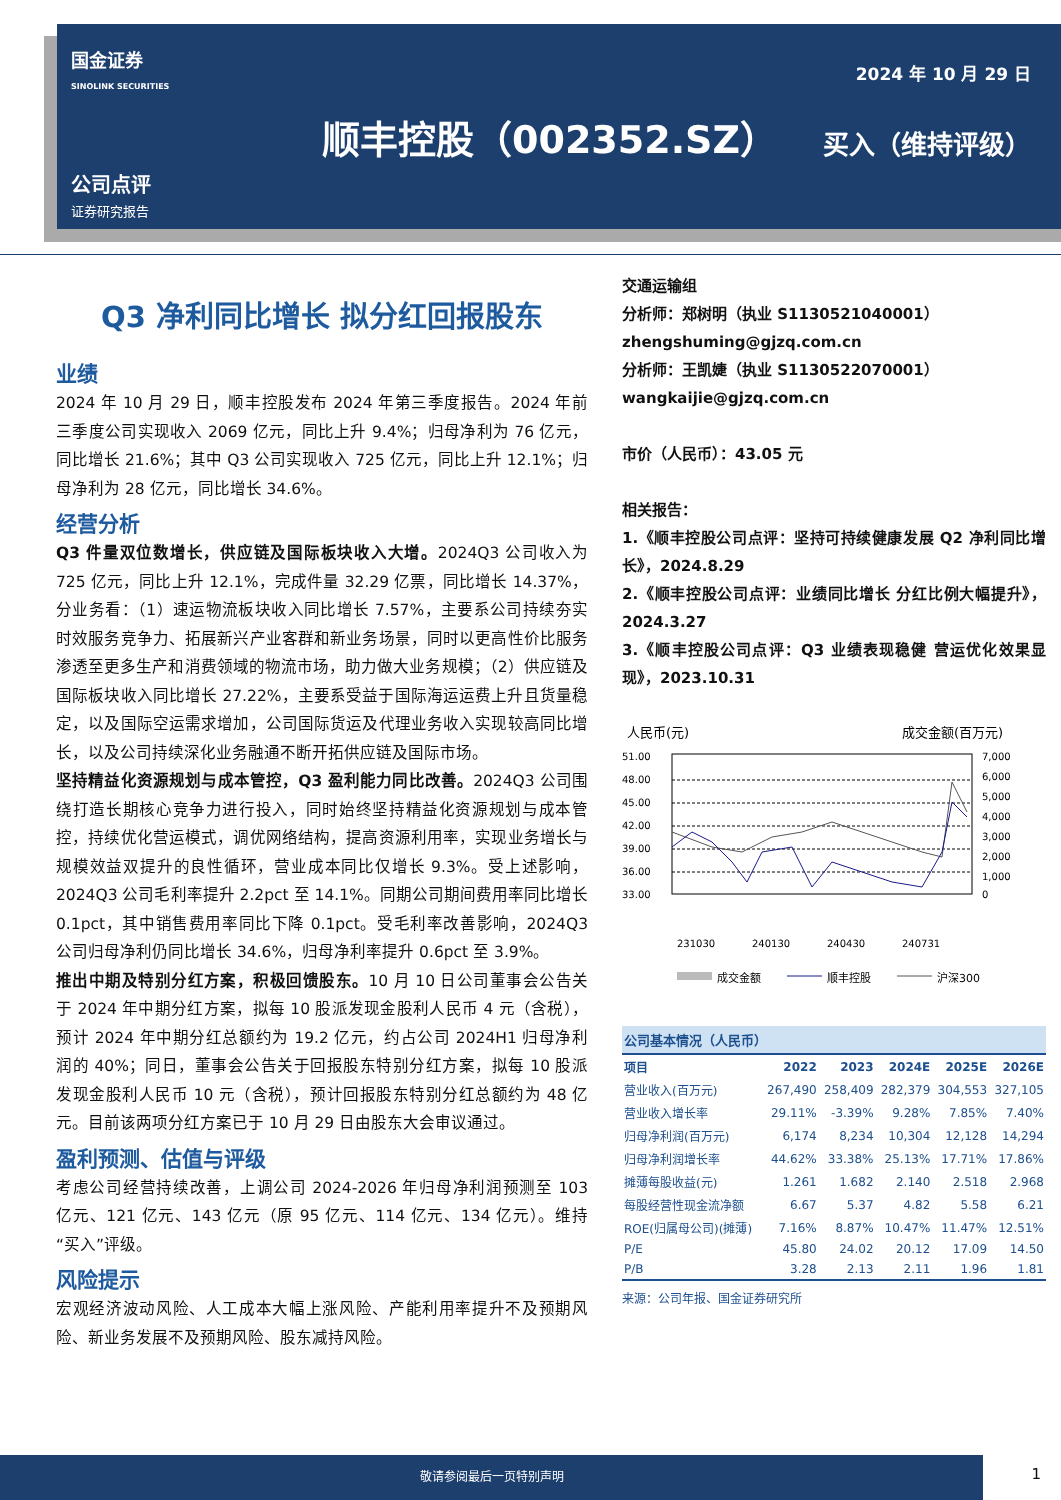国金证券
SINOLINK SECURITIES
2024 年 10 月 29 日
顺丰控股（002352.SZ） 买入（维持评级）
公司点评
证券研究报告
Q3 净利同比增长 拟分红回报股东
业绩
2024 年 10 月 29 日，顺丰控股发布 2024 年第三季度报告。2024 年前三季度公司实现收入 2069 亿元，同比上升 9.4%；归母净利为 76 亿元，同比增长 21.6%；其中 Q3 公司实现收入 725 亿元，同比上升 12.1%；归母净利为 28 亿元，同比增长 34.6%。
经营分析
Q3 件量双位数增长，供应链及国际板块收入大增。2024Q3 公司收入为 725 亿元，同比上升 12.1%，完成件量 32.29 亿票，同比增长 14.37%，分业务看：（1）速运物流板块收入同比增长 7.57%，主要系公司持续夯实时效服务竞争力、拓展新兴产业客群和新业务场景，同时以更高性价比服务渗透至更多生产和消费领域的物流市场，助力做大业务规模；（2）供应链及国际板块收入同比增长 27.22%，主要系受益于国际海运运费上升且货量稳定，以及国际空运需求增加，公司国际货运及代理业务收入实现较高同比增长，以及公司持续深化业务融通不断开拓供应链及国际市场。
坚持精益化资源规划与成本管控，Q3 盈利能力同比改善。2024Q3 公司围绕打造长期核心竞争力进行投入，同时始终坚持精益化资源规划与成本管控，持续优化营运模式，调优网络结构，提高资源利用率，实现业务增长与规模效益双提升的良性循环，营业成本同比仅增长 9.3%。受上述影响，2024Q3 公司毛利率提升 2.2pct 至 14.1%。同期公司期间费用率同比增长 0.1pct，其中销售费用率同比下降 0.1pct。受毛利率改善影响，2024Q3 公司归母净利仍同比增长 34.6%，归母净利率提升 0.6pct 至 3.9%。
推出中期及特别分红方案，积极回馈股东。10 月 10 日公司董事会公告关于 2024 年中期分红方案，拟每 10 股派发现金股利人民币 4 元（含税），预计 2024 年中期分红总额约为 19.2 亿元，约占公司 2024H1 归母净利润的 40%；同日，董事会公告关于回报股东特别分红方案，拟每 10 股派发现金股利人民币 10 元（含税），预计回报股东特别分红总额约为 48 亿元。目前该两项分红方案已于 10 月 29 日由股东大会审议通过。
盈利预测、估值与评级
考虑公司经营持续改善，上调公司 2024-2026 年归母净利润预测至 103 亿元、121 亿元、143 亿元（原 95 亿元、114 亿元、134 亿元）。维持“买入”评级。
风险提示
宏观经济波动风险、人工成本大幅上涨风险、产能利用率提升不及预期风险、新业务发展不及预期风险、股东减持风险。
交通运输组
分析师：郑树明（执业 S1130521040001）
zhengshuming@gjzq.com.cn
分析师：王凯婕（执业 S1130522070001）
wangkaijie@gjzq.com.cn
市价（人民币）：43.05 元
相关报告：
1.《顺丰控股公司点评：坚持可持续健康发展 Q2 净利同比增长》，2024.8.29
2.《顺丰控股公司点评：业绩同比增长 分红比例大幅提升》，2024.3.27
3.《顺丰控股公司点评：Q3 业绩表现稳健 营运优化效果显现》，2023.10.31
人民币(元)
成交金额(百万元)
51.00
48.00
45.00
42.00
39.00
36.00
33.00
7,000
6,000
5,000
4,000
3,000
2,000
1,000
0
231030
240130
240430
240731
成交金额
顺丰控股
沪深300
公司基本情况（人民币）
| 项目 | 2022 | 2023 | 2024E | 2025E | 2026E |
| --- | --- | --- | --- | --- | --- |
| 营业收入(百万元) | 267,490 | 258,409 | 282,379 | 304,553 | 327,105 |
| 营业收入增长率 | 29.11% | -3.39% | 9.28% | 7.85% | 7.40% |
| 归母净利润(百万元) | 6,174 | 8,234 | 10,304 | 12,128 | 14,294 |
| 归母净利润增长率 | 44.62% | 33.38% | 25.13% | 17.71% | 17.86% |
| 摊薄每股收益(元) | 1.261 | 1.682 | 2.140 | 2.518 | 2.968 |
| 每股经营性现金流净额 | 6.67 | 5.37 | 4.82 | 5.58 | 6.21 |
| ROE(归属母公司)(摊薄) | 7.16% | 8.87% | 10.47% | 11.47% | 12.51% |
| P/E | 45.80 | 24.02 | 20.12 | 17.09 | 14.50 |
| P/B | 3.28 | 2.13 | 2.11 | 1.96 | 1.81 |
来源：公司年报、国金证券研究所
敬请参阅最后一页特别声明
1